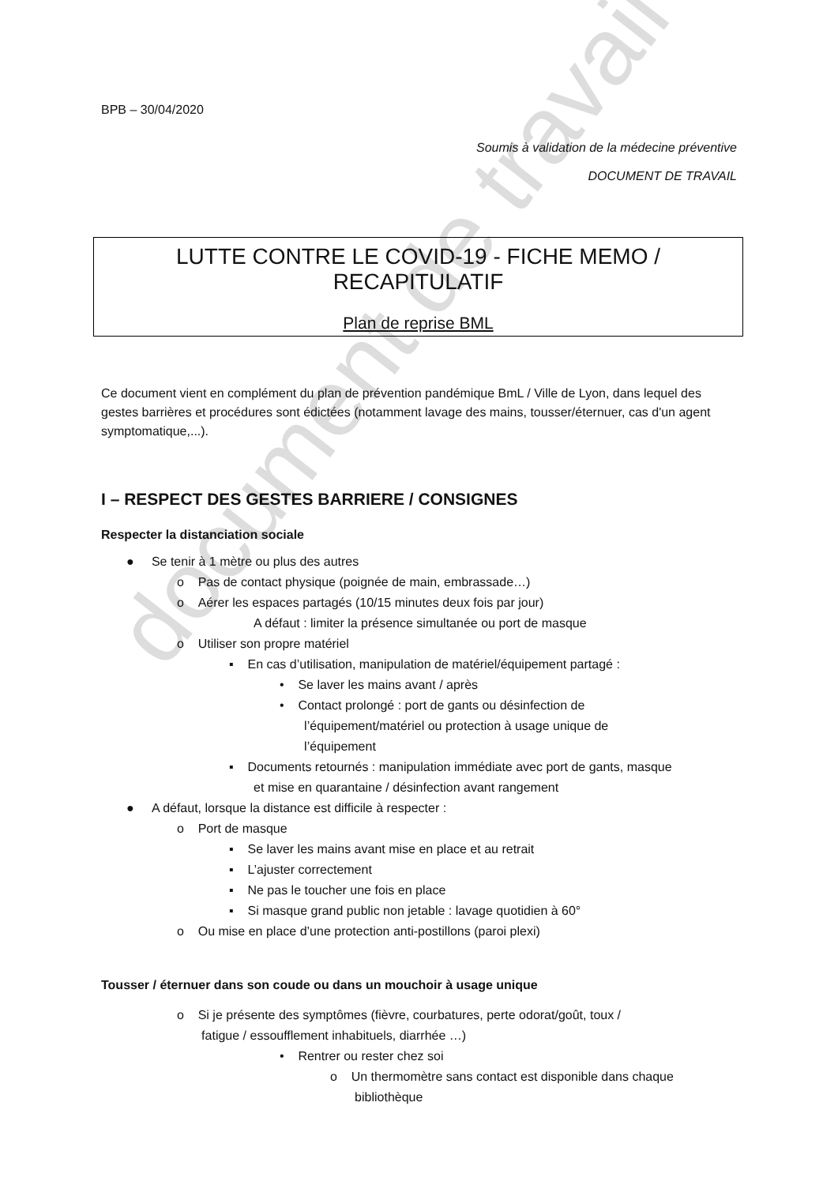document de travail
BPB – 30/04/2020
Soumis à validation de la médecine préventive
DOCUMENT DE TRAVAIL
LUTTE CONTRE LE COVID-19 - FICHE MEMO / RECAPITULATIF
Plan de reprise BML
Ce document vient en complément du plan de prévention pandémique BmL / Ville de Lyon, dans lequel des gestes barrières et procédures sont édictées (notamment lavage des mains, tousser/éternuer, cas d'un agent symptomatique,...).
I – RESPECT DES GESTES BARRIERE / CONSIGNES
Respecter la distanciation sociale
● Se tenir à 1 mètre ou plus des autres
o Pas de contact physique (poignée de main, embrassade…)
o Aérer les espaces partagés (10/15 minutes deux fois par jour)
A défaut : limiter la présence simultanée ou port de masque
o Utiliser son propre matériel
▪ En cas d’utilisation, manipulation de matériel/équipement partagé :
• Se laver les mains avant / après
• Contact prolongé : port de gants ou désinfection de
l’équipement/matériel ou protection à usage unique de
l’équipement
▪ Documents retournés : manipulation immédiate avec port de gants, masque
et mise en quarantaine / désinfection avant rangement
● A défaut, lorsque la distance est difficile à respecter :
o Port de masque
▪ Se laver les mains avant mise en place et au retrait
▪ L’ajuster correctement
▪ Ne pas le toucher une fois en place
▪ Si masque grand public non jetable : lavage quotidien à 60°
o Ou mise en place d’une protection anti-postillons (paroi plexi)
Tousser / éternuer dans son coude ou dans un mouchoir à usage unique
o Si je présente des symptômes (fièvre, courbatures, perte odorat/goût, toux /
fatigue / essoufflement inhabituels, diarrhée …)
• Rentrer ou rester chez soi
o Un thermomètre sans contact est disponible dans chaque
bibliothèque